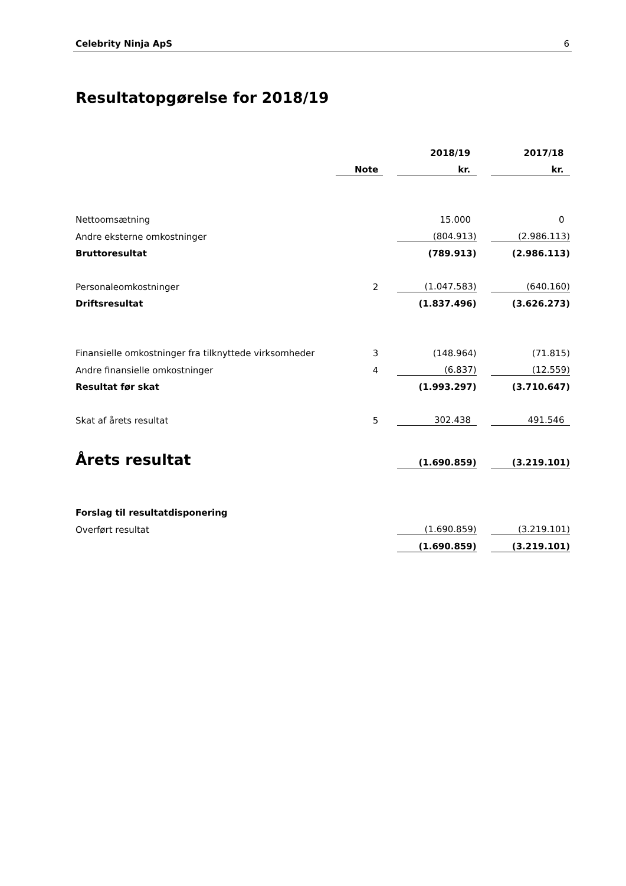Celebrity Ninja ApS 6
Resultatopgørelse for 2018/19
| | | | 2018/19 | | 2017/18 |
| --- | --- | --- | --- | --- | --- |
| | Note | | kr. | | kr. |
| Nettoomsætning | | | 15.000 | | 0 |
| Andre eksterne omkostninger | | | (804.913) | | (2.986.113) |
| Bruttoresultat | | | (789.913) | | (2.986.113) |
| Personaleomkostninger | 2 | | (1.047.583) | | (640.160) |
| Driftsresultat | | | (1.837.496) | | (3.626.273) |
| Finansielle omkostninger fra tilknyttede virksomheder | 3 | | (148.964) | | (71.815) |
| Andre finansielle omkostninger | 4 | | (6.837) | | (12.559) |
| Resultat før skat | | | (1.993.297) | | (3.710.647) |
| Skat af årets resultat | 5 | | 302.438 | | 491.546 |
| Årets resultat | | | (1.690.859) | | (3.219.101) |
| Forslag til resultatdisponering | | | | | |
| Overført resultat | | | (1.690.859) | | (3.219.101) |
| | | | (1.690.859) | | (3.219.101) |